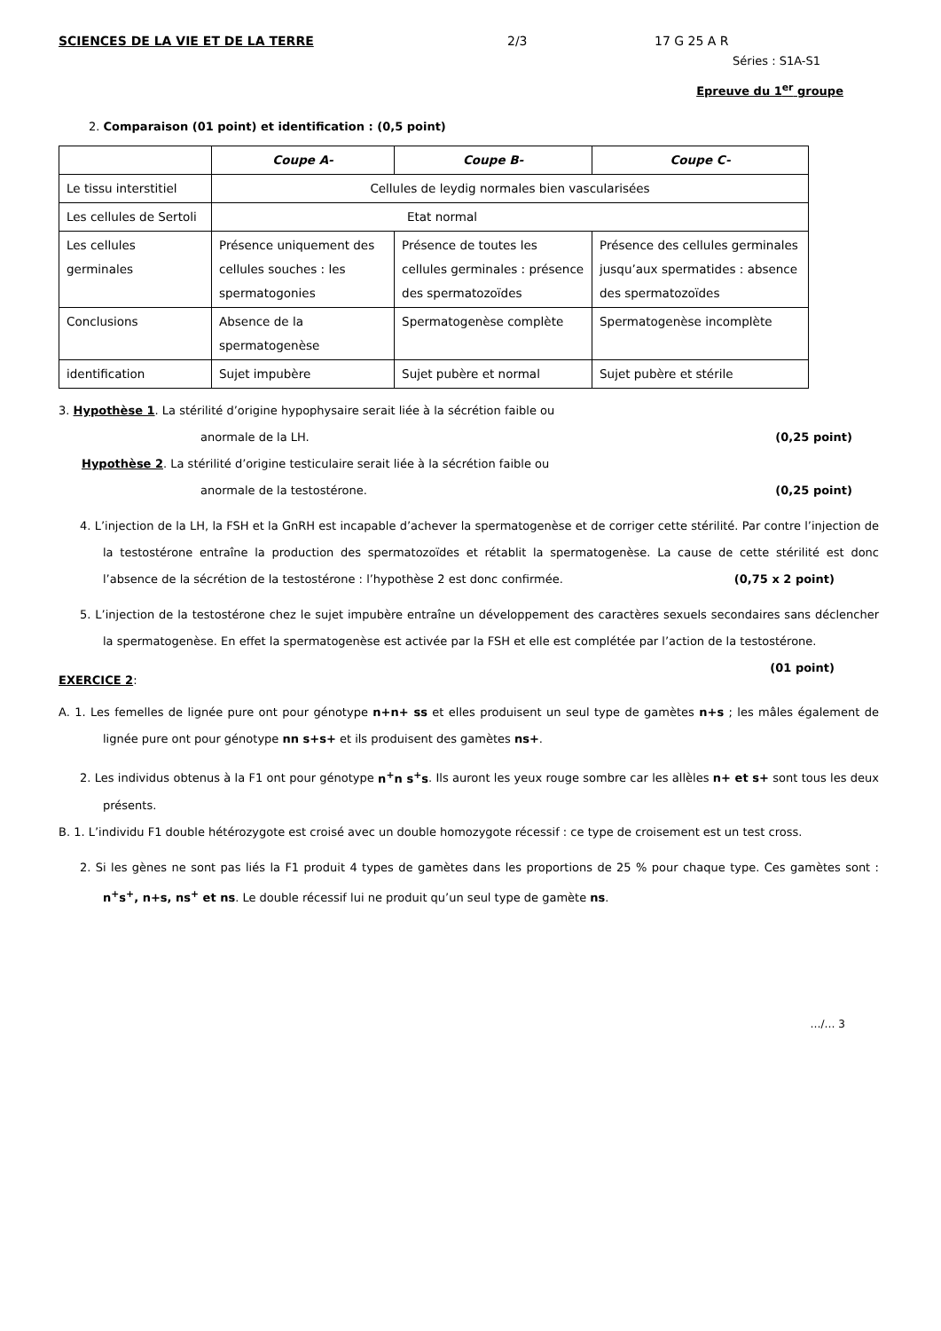SCIENCES DE LA VIE ET DE LA TERRE 2/3 17 G 25 A R
Séries : S1A-S1
Epreuve du 1<sup>er</sup> groupe
2. Comparaison (01 point) et identification : (0,5 point)
| | Coupe A- | Coupe B- | Coupe C- |
| --- | --- | --- | --- |
| Le tissu interstitiel | Cellules de leydig normales bien vascularisées | | |
| Les cellules de Sertoli | Etat normal | | |
| Les cellules germinales | Présence uniquement des cellules souches : les spermatogonies | Présence de toutes les cellules germinales : présence des spermatozoïdes | Présence des cellules germinales jusqu’aux spermatides : absence des spermatozoïdes |
| Conclusions | Absence de la spermatogenèse | Spermatogenèse complète | Spermatogenèse incomplète |
| identification | Sujet impubère | Sujet pubère et normal | Sujet pubère et stérile |
3. Hypothèse 1. La stérilité d’origine hypophysaire serait liée à la sécrétion faible ou
anormale de la LH. (0,25 point)
Hypothèse 2. La stérilité d’origine testiculaire serait liée à la sécrétion faible ou
anormale de la testostérone. (0,25 point)
4. L’injection de la LH, la FSH et la GnRH est incapable d’achever la spermatogenèse et de corriger cette stérilité. Par contre l’injection de la testostérone entraîne la production des spermatozoïdes et rétablit la spermatogenèse. La cause de cette stérilité est donc l’absence de la sécrétion de la testostérone : l’hypothèse 2 est donc confirmée. (0,75 x 2 point)
5. L’injection de la testostérone chez le sujet impubère entraîne un développement des caractères sexuels secondaires sans déclencher la spermatogenèse. En effet la spermatogenèse est activée par la FSH et elle est complétée par l’action de la testostérone. (01 point)
EXERCICE 2:
A. 1. Les femelles de lignée pure ont pour génotype n+n+ ss et elles produisent un seul type de gamètes n+s ; les mâles également de lignée pure ont pour génotype nn s+s+ et ils produisent des gamètes ns+.
2. Les individus obtenus à la F1 ont pour génotype n<sup>+</sup>n s<sup>+</sup>s. Ils auront les yeux rouge sombre car les allèles n+ et s+ sont tous les deux présents.
B. 1. L’individu F1 double hétérozygote est croisé avec un double homozygote récessif : ce type de croisement est un test cross.
2. Si les gènes ne sont pas liés la F1 produit 4 types de gamètes dans les proportions de 25 % pour chaque type. Ces gamètes sont : n<sup>+</sup>s<sup>+</sup>, n+s, ns<sup>+</sup> et ns. Le double récessif lui ne produit qu’un seul type de gamète ns.
…/… 3